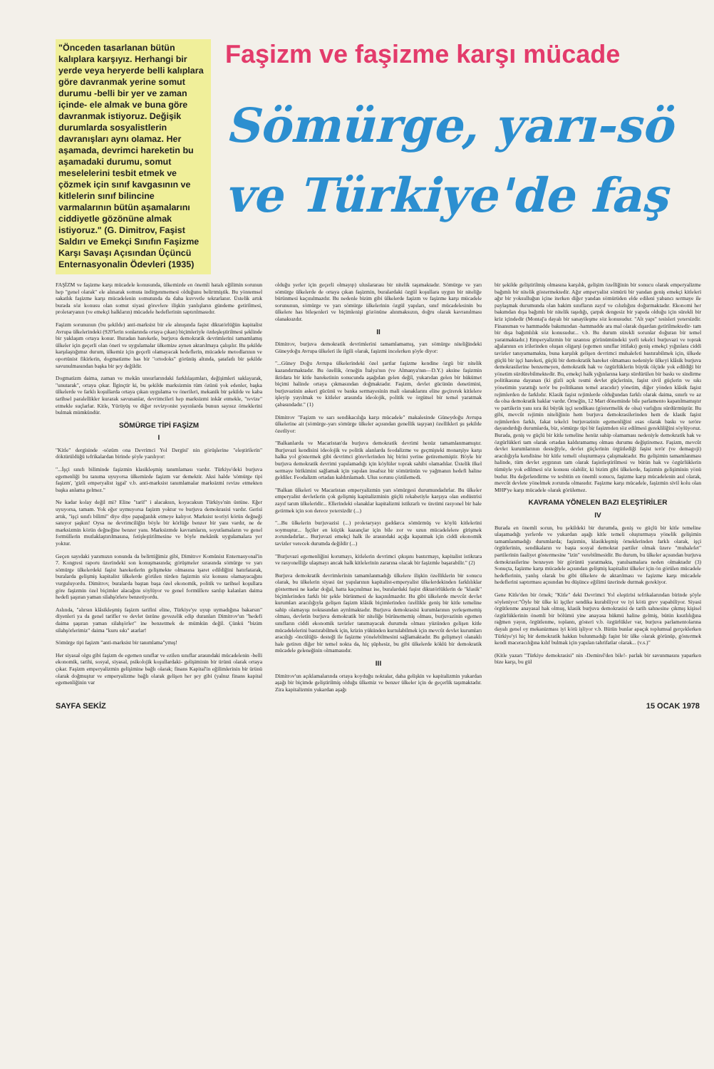"Önceden tasarlanan bütün kalıplara karşıyız. Herhangi bir yerde veya heryerde belli kalıplara göre davranmak yerine somut durumu -belli bir yer ve zaman içinde- ele almak ve buna göre davranmak istiyoruz. Değişik durumlarda sosyalistlerin davranışları aynı olamaz. Her aşamada, devrimci hareketin bu aşamadaki durumu, somut meselelerini tesbit etmek ve çözmek için sınıf kavgasının ve kitlelerin sınıf bilincine varmalarının bütün aşamalarını ciddiyetle gözönüne almak istiyoruz." (G. Dimitrov, Faşist Saldırı ve Emekçi Sınıfın Faşizme Karşı Savaşı Açısından Üçüncü Enternasyonalin Ödevleri (1935)
Faşizm ve faşizme karşı mücade
Sömürge, yarı-sö
ve Türkiye'de faş
FAŞİZM ve faşizme karşı mücadele konusunda, ülkemizde en önemli hatalı eğilimin sorunun hep "genel olarak" ele alınarak somuta indirgenmemesi olduğunu belirtmiştik. Bu yöntemsel sakatlık faşizme karşı mücadelenin somutunda da daha kuvvetle tekrarlanır. Üstelik artık burada söz konusu olan somut siyasi görevlere ilişkin yanlışların gündeme getirilmesi, proletaryanın (ve emekçi halkların) mücadele hedeflerinin saptırılmasıdır.
Faşizm sorununun (bu şekilde) anti-marksist bir ele alınışında faşist diktatörlüğün kapitalist Avrupa ülkelerindeki (920'lerin sonlarında ortaya çıkan) biçimleriyle özdeşleştirilmesi şeklinde bir yaklaşım ortaya konur. Buradan hareketle, burjuva demokratik devrimlerini tamamlamış ülkeler için geçerli olan öneri ve uygulamalar ülkemize aynen aktarılmaya çalışılır. Bu şekilde karşılaştığımız durum, ülkemiz için geçerli olamayacak hedeflerin, mücadele metodlarının ve oportünist fikirlerin, dogmatizme has bir "ortodoks" görünüş altında, şatafatlı bir şekilde savunulmasından başka bir şey değildir.
Dogmatizm daima, zaman ve mekân unsurlarındaki farklılaşımları, değişimleri saklayarak, "unutarak", ortaya çıkar. İlginçtir ki, bu şekilde marksizmin tüm özünü yok edenler, başka ülkelerde ve farklı koşullarda ortaya çıkan uygulama ve önerileri, mekanik bir şekilde ve kaba tarihsel paralellikler kurarak savunanlar, devrimcileri hep marksizmi inkâr etmekle, "revize" etmekle suçlarlar. Kitle, Yürüyüş ve diğer revizyonist yayınlarda bunun sayısız örneklerini bulmak mümkündür.
SÖMÜRGE TİPİ FAŞİZM
I
"Kitle" dergisinde -sözüm ona Devrimci Yol Dergisi' nin görüşlerine "eleştirilerin" döktürüldüğü tefrikalardan birinde şöyle yazılıyor:
"...İşçi sınıfı biliminde faşizmin klasikleşmiş tanımlaması vardır. Türkiye'deki burjuva egemenliği bu tanıma uyuyorsa ülkemizde faşizm var demektir. Aksi halde 'sömürge tipi faşizm', 'gizli emperyalist işgal' v.b. anti-marksist tanımlamalar marksizmi revize etmekten başka anlama gelmez."
Ne kadar kolay değil mi? Eline "tarif" i alacaksın, koyacaksın Türkiye'nin üstüne. Eğer uyuyorsa, tamam. Yok eğer uymuyorsa faşizm yoktur ve burjuva demokrasisi vardır. Gerisi artık, "işçi sınıfı bilimi" diye diye papağanlık etmeye kalıyor. Marksist teoriyi körün değneği sanıyor şaşkın! Oysa ne devrimciliğin böyle bir körlüğe benzer bir yanı vardır, ne de marksizmin körün değneğine benzer yanı. Marksizmde kavramların, soyutlamaların ve genel formüllerin mutlaklaştırılmasına, fetişleştirilmesine ve böyle mekânik uygulamalara yer yoktur.
Geçen sayıdaki yazımızın sonunda da belirttiğimiz gibi, Dimitrov Komünist Enternasyonal'in 7. Kongresi raporu üzerindeki son konuşmasında; görüşmeler sırasında sömürge ve yarı sömürge ülkelerdeki faşist hareketlerin gelişmekte olmasına işaret edildiğini hatırlatarak, buralarda gelişmiş kapitalist ülkelerde görülen türden faşizmin söz konusu olamayacağını vurguluyordu. Dimitrov, buralarda baştan başa özel ekonomik, politik ve tarihsel koşullara göre faşizmin özel biçimler alacağını söylüyor ve genel formüllere sarılıp kalanları daima hedefi şaşıran yaman silahşörlere benzetiyordu.
Aslında, "alırsın klâsikleşmiş faşizm tarifini eline, Türkiye'ye uyup uymadığına bakarsın" diyenleri ya da genel tarifler ve devlet üstüne gevezelik edip duranları Dimitrov'un "hedefi daima şaşıran yaman silahşörler" ine benzetmek de mümkün değil. Çünkü "bizim silahşörlerimiz" daima "kuru sıkı" atarlar!
Sömürge tipi faşizm "anti-marksist bir tanımlama"ymış!
Her siyasal olgu gibi faşizm de egemen sınıflar ve ezilen sınıflar arasındaki mücadelenin -belli ekonomik, tarihi, sosyal, siyasal, psikolojik koşullardaki- gelişiminin bir ürünü olarak ortaya çıkar. Faşizm emperyalizmin gelişimine bağlı olarak; finans Kapital'in eğilimlerinin bir ürünü olarak doğmuştur ve emperyalizme bağlı olarak gelişen her şey gibi (yalnız finans kapital egemenliğinin var
olduğu yerler için geçerli olmayıp) uluslararası bir nitelik taşımaktadır. Sömürge ve yarı sömürge ülkelerde de ortaya çıkan faşizmin, buralardaki özgül koşullara uygun bir niteliğe bürünmesi kaçınılmazdır. Bu nedenle bizim gibi ülkelerde faşizm ve faşizme karşı mücadele sorununun, sömürge ve yarı sömürge ülkelerinin özgül yapıları, sınıf mücadelesinin bu ülkelere has bileşenleri ve biçimlenişi gözönüne alınmaksızın, doğru olarak kavranılması olanaksızdır.
II
Dimitrov, burjuva demokratik devrimlerini tamamlamamış, yarı sömürge niteliğindeki Güneydoğu Avrupa ülkeleri ile ilgili olarak, faşizmi incelerken şöyle diyor:
"...Güney Doğu Avrupa ülkelerindeki özel şartlar faşizme kendine özgü bir nitelik kazandırmaktadır. Bu özellik, örneğin İtalya'nın (ve Almanya'nın—D.Y.) aksine faşizmin iktidara bir kitle hareketinin sonucunda aşağıdan gelen değil, yukarıdan gelen bir hükümet biçimi halinde ortaya çıkmasından doğmaktadır. Faşizm, devlet gücünün denetimini, burjuvazinin askeri gücünü ve banka sermayesinin mali olanaklarını eline geçirerek kitlelere işleyip yayılmak ve kitleler arasında ideolojik, politik ve örgütsel bir temel yaratmak çabasındadır." (1)
Dimitrov "Faşizm ve sarı sendikacılığa karşı mücadele" makalesinde Güneydoğu Avrupa ülkelerine ait (sömürge-yarı sömürge ülkeler açısından genellik taşıyan) özellikleri şu şekilde özetliyor:
"Balkanlarda ve Macaristan'da burjuva demokratik devrimi henüz tamamlanmamıştır. Burjuvazi kendisini ideolojik ve politik alanlarda feodalizme ve geçmişteki monarşiye karşı halka yol göstermek gibi devrimci görevlerinden hiç birini yerine getirememiştir. Böyle bir burjuva demokratik devrimi yapılamadığı için köylüler toprak sahibi olamadılar. Üstelik ilkel sermaye birikimini sağlamak için yapılan insafsız bir sömürünün ve yağmanın hedefi haline geldiler. Feodalizm ortadan kaldırılamadı. Ulus sorunu çözülemedi.
"Balkan ülkeleri ve Macaristan emperyalizmin yarı sömürgesi durumundadırlar. Bu ülkeler emperyalist devletlerin çok gelişmiş kapitalizminin güçlü rekabetiyle karşıya olan endüstrisi zayıf tarım ülkeleridir... Ellerindeki olanaklar kapitalizmi istikrarlı ve üretimi rasyonel bir hale getirmek için son derece yetersizdir (...)
"...Bu ülkelerin burjuvazisi (...) proletaryayı gaddarca sömürmüş ve köylü kitlelerini soymuştur... İşçiler en küçük kazançlar için bile zor ve uzun mücadelelere girişmek zorundadırlar... Burjuvazi emekçi halk ile arasındaki açığa kapatmak için ciddi ekonomik tavizler verecek durumda değildir (...)
"Burjuvazi egemenliğini korumayı, kitlelerin devrimci çıkışını bastırmayı, kapitalist istikrara ve rasyonelliğe ulaşmayı ancak halk kitlelerinin zararına olacak bir faşizmle başarabilir." (2)
Burjuva demokratik devrimlerinin tamamlanmadığı ülkelere ilişkin özelliklerin bir sonucu olarak, bu ülkelerin siyasi üst yapılarının kapitalist-emperyalist ülkelerdekinden farklılıklar göstermesi ne kadar doğal, hatta kaçınılmaz ise, buralardaki faşist diktatörlüklerin de "klasik" biçimlerinden farklı bir şekle bürünmesi de kaçınılmazdır. Bu gibi ülkelerde mevcût devlet kurumları aracılığıyla gelişen faşizm klâsik biçimlerinden özellikle geniş bir kitle temeline sahip olamayışı noktasından ayrılmaktadır. Burjuva demokrasisi kurumlarının yerleşememiş olması, devletin burjuva demokratik bir niteliğe bürünememiş olması, burjuvazinin egemen sınıfların ciddi ekonomik tavizler tanımayacak durumda olması yüzünden gelişen kitle mücadelelerini bastırabilmek için, krizin yükünden kurtulabilmek için mevcût devlet kurumları aracılığı -öncülüğü- desteği ile faşizme yönelebilmesini sağlamaktadır. Bu gelişmeyi olanaklı hale getiren diğer bir temel nokta da, hiç şüphesiz, bu gibi ülkelerde köklü bir demokratik mücadele geleneğinin olmamasıdır.
III
Dimitrov'un açıklamalarında ortaya koyduğu noktalar, daha gelişkin ve kapitalizmin yukardan aşağı bir biçimde geliştirilmiş olduğu ülkemiz ve benzer ülkeler için de geçerlik taşımaktadır. Zira kapitalizmin yukardan aşağı
bir şekilde geliştirilmiş olmasına karşılık, gelişim özelliğinin bir sonucu olarak emperyalizme bağımlı bir nitelik göstermektedir. Ağır emperyalist sömürü bir yandan geniş emekçi kitleleri ağır bir yoksulluğun içine iterken diğer yandan sömürüden elde edileni yabancı sermaye ile paylaşmak durumunda olan hakim sınıfların zayıf ve cılızlığını doğurmaktadır. Ekonomi her bakımdan dışa bağımlı bir nitelik taşıdığı, çarpık dengesiz bir yapıda olduğu için sürekli bir kriz içindedir (Montaj'a dayalı bir sanayileşme söz konusudur. "Alt yapı" tesisleri yetersizdir. Finansman ve hammadde bakımından -hammadde ara mal olarak dışardan getirilmektedir- tam bir dışa bağımlılık söz konusudur... v.b. Bu durum sürekli sorunlar doğuran bir temel yaratmaktadır.) Emperyalizmin bir uzantısı görünümündeki yerli tekelci burjuvazi ve toprak ağalarının en irilerinden oluşan oligarşi (egemen sınıflar ittifakı) geniş emekçi yığınlara ciddi tavizler tanıyamamakta, buna karşılık gelişen devrimci muhalefeti bastırabilmek için, ülkede güçlü bir işçi hareketi, güçlü bir demokratik hareket olmaması nedeniyle ülkeyi klâsik burjuva demokrasilerine benzemeyen, demokratik hak ve özgürlüklerin büyük ölçüde yok edildiği bir yönetim sürdürebilmektedir. Bu, emekçi halk yığınlarına karşı sürdürülen bir baskı ve sindirme politikasına dayanan (ki gizli açık resmi devlet güçlerinin, faşist sivil güçlerin ve sıkı yönetimin yarattığı terör bu politikanın temel aracıdır) yönetim, diğer yönden klâsik faşist rejimlerden de farklıdır. Klasik faşist rejimlerde olduğundan farklı olarak daima, sınırlı ve az da olsa demokratik haklar vardır. Örneğin, 12 Mart döneminde bile parlamento kapatılmamıştır ve partilerin yanı sıra iki büyük işçi sendikası (göstermelik de olsa) varlığını sürdürmüştür. Bu gibi, mevcût rejimin niteliğinin hem burjuva demokrasilerinden hem de klasik faşist rejimlerden farklı, fakat tekelci burjuvazinin egemenliğini esas olarak baskı ve teröre dayandırdığı durumlarda, biz, sömürge tipi bir faşizmden söz edilmesi gerekliliğini söylüyoruz. Burada, geniş ve güçlü bir kitle temeline henüz sahip olamaması nedeniyle demokratik hak ve özgürlükleri tam olarak ortadan kaldıramamış olması durumu değiştiremez. Faşizm, mevcût devlet kurumlarının desteğiyle, devlet güçlerinin örgütlediği faşist terör (ve demagoji) aracılığıyla kendisine bir kitle temeli oluşturmaya çalışmaktadır. Bu gelişimin tamamlanması halinde, tüm devlet aygıtının tam olarak faşistleştirilmesi ve bütün hak ve özgürlüklerin tümüyle yok edilmesi söz konusu olabilir, ki bizim gibi ülkelerde, faşizmin gelişiminin yönü budur. Bu değerlendirme ve tesbitin en önemli sonucu, faşizme karşı mücadelenin asıl olarak, mevcût devlete yönelmek zorunda olmasıdır. Faşizme karşı mücadele, faşizmin sivil kolu olan MHP'ye karşı mücadele olarak görülemez.
KAVRAMA YÖNELEN BAZI ELEŞTİRİLER
IV
Burada en önemli sorun, bu şekildeki bir durumda, geniş ve güçlü bir kitle temeline ulaşamadığı yerlerde ve yukardan aşağı kitle temeli oluşturmaya yönelik gelişimin tamamlanmadığı durumlarda; faşizmin, klasikleşmiş örneklerinden farklı olarak, işçi örgütlerinin, sendikaların ve başta sosyal demokrat partiler olmak üzere "muhalefet" partilerinin faaliyet göstermesine "izin" verebilmesidir. Bu durum, bu ülkeler açısından burjuva demokrasilerine benzeyen bir görüntü yaratmakta, yanılsamalara neden olmaktadır (3) Sonuçta, faşizme karşı mücadele açısından gelişmiş kapitalist ülkeler için ön görülen mücadele hedeflerinin, yanlış olarak bu gibi ülkelere de aktarılması ve faşizme karşı mücadele hedeflerini saptırması açısından bu düşünce eğilimi üzerinde durmak gerekiyor.
Gene Kitle'den bir örnek; "Kitle" deki Devrimci Yol eleştirisi tefrikalarından birinde şöyle söyleniyor:"Öyle bir ülke ki işçiler sendika kurabiliyor ve iyi kötü grev yapabiliyor. Siyasi örgütlenme anayasal hak olmuş, klasik burjuva demokrasisi de tarih sahnesine çıkmış kişisel özgürlüklerinin önemli bir bölümü yine anayasa hükmü haline gelmiş, bütün kısıtlılığına rağmen yayın, örgütlenme, toplantı, gösteri v.b. özgürlükler var, burjuva parlamentolarına dayalı genel oy mekanizması iyi kötü işliyor v.b. Bütün bunlar apaçık toplumsal gerçeklerken Türkiye'yi hiç bir demokratik hakkın bulunmadığı faşist bir ülke olarak görünüp, göstermek kendi maceracılığına kılıf bulmak için yapılan tahrifatlar olarak... (v.s.)"
(Kitle yazarı "Türkiye demokrasisi" nin -Demirel'den bile!- parlak bir savunmasını yaparken bize karşı, bu gül
SAYFA SEKİZ 15 OCAK 1978